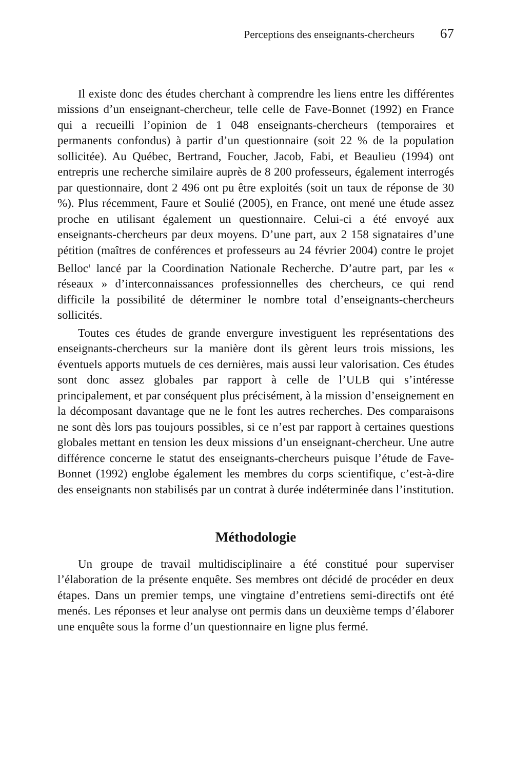Perceptions des enseignants-chercheurs 67
Il existe donc des études cherchant à comprendre les liens entre les différentes missions d’un enseignant-chercheur, telle celle de Fave-Bonnet (1992) en France qui a recueilli l’opinion de 1 048 enseignants-chercheurs (temporaires et permanents confondus) à partir d’un questionnaire (soit 22 % de la population sollicitée). Au Québec, Bertrand, Foucher, Jacob, Fabi, et Beaulieu (1994) ont entrepris une recherche similaire auprès de 8 200 professeurs, également interrogés par questionnaire, dont 2 496 ont pu être exploités (soit un taux de réponse de 30 %). Plus récemment, Faure et Soulié (2005), en France, ont mené une étude assez proche en utilisant également un questionnaire. Celui-ci a été envoyé aux enseignants-chercheurs par deux moyens. D’une part, aux 2 158 signataires d’une pétition (maîtres de conférences et professeurs au 24 février 2004) contre le projet Belloc<sup>1</sup> lancé par la Coordination Nationale Recherche. D’autre part, par les « réseaux » d’interconnaissances professionnelles des chercheurs, ce qui rend difficile la possibilité de déterminer le nombre total d’enseignants-chercheurs sollicités.
Toutes ces études de grande envergure investiguent les représentations des enseignants-chercheurs sur la manière dont ils gèrent leurs trois missions, les éventuels apports mutuels de ces dernières, mais aussi leur valorisation. Ces études sont donc assez globales par rapport à celle de l’ULB qui s’intéresse principalement, et par conséquent plus précisément, à la mission d’enseignement en la décomposant davantage que ne le font les autres recherches. Des comparaisons ne sont dès lors pas toujours possibles, si ce n’est par rapport à certaines questions globales mettant en tension les deux missions d’un enseignant-chercheur. Une autre différence concerne le statut des enseignants-chercheurs puisque l’étude de Fave-Bonnet (1992) englobe également les membres du corps scientifique, c’est-à-dire des enseignants non stabilisés par un contrat à durée indéterminée dans l’institution.
Méthodologie
Un groupe de travail multidisciplinaire a été constitué pour superviser l’élaboration de la présente enquête. Ses membres ont décidé de procéder en deux étapes. Dans un premier temps, une vingtaine d’entretiens semi-directifs ont été menés. Les réponses et leur analyse ont permis dans un deuxième temps d’élaborer une enquête sous la forme d’un questionnaire en ligne plus fermé.